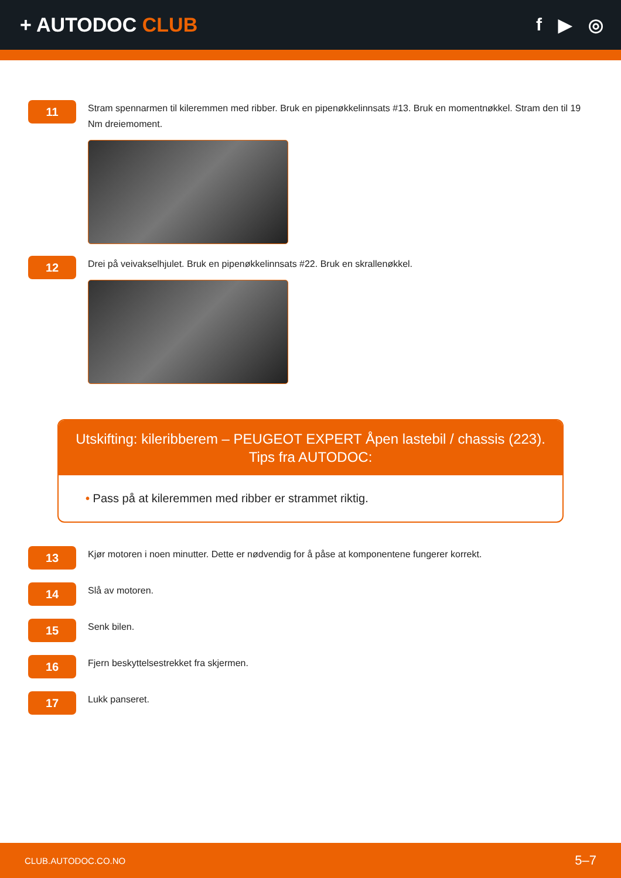+ AUTODOC CLUB f ▶ ◎
11
Stram spennarmen til kileremmen med ribber. Bruk en pipenøkkelinnsats #13. Bruk en momentnøkkel. Stram den til 19 Nm dreiemoment.
12
Drei på veivakselhjulet. Bruk en pipenøkkelinnsats #22. Bruk en skrallenøkkel.
Utskifting: kileribberem – PEUGEOT EXPERT Åpen lastebil / chassis (223).
Tips fra AUTODOC:
• Pass på at kileremmen med ribber er strammet riktig.
13
Kjør motoren i noen minutter. Dette er nødvendig for å påse at komponentene fungerer korrekt.
14
Slå av motoren.
15
Senk bilen.
16
Fjern beskyttelsestrekket fra skjermen.
17
Lukk panseret.
CLUB.AUTODOC.CO.NO 5–7